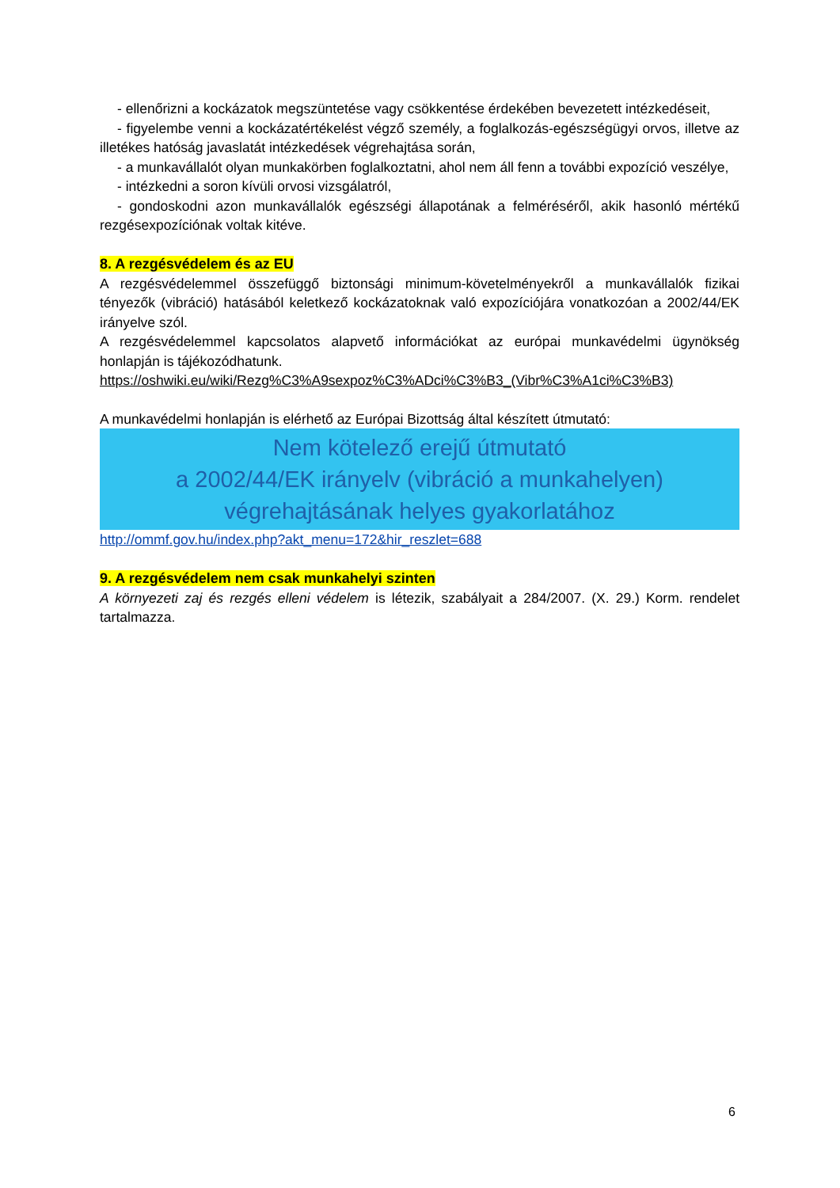- ellenőrizni a kockázatok megszüntetése vagy csökkentése érdekében bevezetett intézkedéseit,
- figyelembe venni a kockázatértékelést végző személy, a foglalkozás-egészségügyi orvos, illetve az illetékes hatóság javaslatát intézkedések végrehajtása során,
- a munkavállalót olyan munkakörben foglalkoztatni, ahol nem áll fenn a további expozíció veszélye,
- intézkedni a soron kívüli orvosi vizsgálatról,
- gondoskodni azon munkavállalók egészségi állapotának a felméréséről, akik hasonló mértékű rezgésexpozíciónak voltak kitéve.
8. A rezgésvédelem és az EU
A rezgésvédelemmel összefüggő biztonsági minimum-követelményekről a munkavállalók fizikai tényezők (vibráció) hatásából keletkező kockázatoknak való expozíciójára vonatkozóan a 2002/44/EK irányelve szól.
A rezgésvédelemmel kapcsolatos alapvető információkat az európai munkavédelmi ügynökség honlapján is tájékozódhatunk.
https://oshwiki.eu/wiki/Rezg%C3%A9sexpoz%C3%ADci%C3%B3_(Vibr%C3%A1ci%C3%B3)
A munkavédelmi honlapján is elérhető az Európai Bizottság által készített útmutató:
Nem kötelező erejű útmutató
a 2002/44/EK irányelv (vibráció a munkahelyen)
végrehajtásának helyes gyakorlatához
http://ommf.gov.hu/index.php?akt_menu=172&hir_reszlet=688
9. A rezgésvédelem nem csak munkahelyi szinten
A környezeti zaj és rezgés elleni védelem is létezik, szabályait a 284/2007. (X. 29.) Korm. rendelet tartalmazza.
6